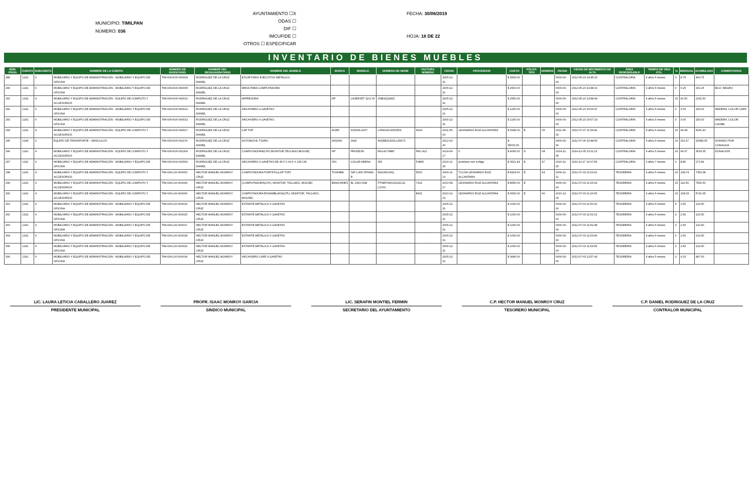MUNICIPIO: TIMILPAN
NÚMERO: 036
AYUNTAMIENTO ☐X
ODAS ☐
DIF ☐
IMCUFIDE ☐
OTROS ☐ ESPECIFICAR
FECHA: 30/06/2019
HOJA: 18 DE 22
INVENTARIO DE BIENES MUEBLES
| NÚM. PROG | CUENTA | SUBCUENTA | NOMBRE DE LA CUENTA | NÚMERO DE INVENTARIO | NOMBRE DEL RESGUARDATARIO | NOMBRE DEL MUEBLE | MARCA | MODELO | NÚMERO DE SERIE | FACTURA NÚMERO | FECHA | PROVEEDOR | COSTO | PÓLIZA TIPO | NÚMERO | FECHA | FECHA DE MOVIMIENTO DE ALTA | ÁREA RESPONSABLE | TIEMPO DE VIDA ÚTIL | % | MENSUAL | ACUMULADA | COMENTARIOS |
| --- | --- | --- | --- | --- | --- | --- | --- | --- | --- | --- | --- | --- | --- | --- | --- | --- | --- | --- | --- | --- | --- | --- | --- |
| 289 | 1241 | 6 | MOBILIARIO Y EQUIPO DE ADMINISTRACIÓN - MOBILIARIO Y EQUIPO DE OFICINA | TIM-036-K00-000004 | RODRIGUEZ DE LA CRUZ DANIEL | ESCRITORIO EJECUTIVO METALICO | | | | | 2005-12-31 | | $ 3500.00 | | | 0000-00-00 | 2012-05-23 14:45:20 | CONTRALORIA | 4 años 5 meses | 3 | 8.75 | 463.75 | |
| 290 | 1241 | 6 | MOBILIARIO Y EQUIPO DE ADMINISTRACIÓN - MOBILIARIO Y EQUIPO DE OFICINA | TIM-036-K00-000005 | RODRIGUEZ DE LA CRUZ DANIEL | MESA PARA COMPUTADORA | | | | | 2005-12-31 | | $ 2500.00 | | | 0000-00-00 | 2012-05-23 14:48:16 | CONTRALORIA | 4 años 5 meses | 3 | 6.25 | 331.25 | BCO. NEGRO |
| 291 | 1241 | 4 | MOBILIARIO Y EQUIPO DE ADMINISTRACIÓN - EQUIPO DE COMPUTO Y ACCESORIOS | TIM-036-K00-000010 | RODRIGUEZ DE LA CRUZ DANIEL | IMPRESORA | HP | LASERJET 1102 W | VNB3Q14815 | | 2005-12-31 | | $ 2550.00 | | | 0000-00-00 | 2012-05-23 14:58:49 | CONTRALORIA | 4 años 5 meses | 20 | 42.50 | 2252.50 | |
| 292 | 1241 | 6 | MOBILIARIO Y EQUIPO DE ADMINISTRACIÓN - MOBILIARIO Y EQUIPO DE OFICINA | TIM-036-K00-000012 | RODRIGUEZ DE LA CRUZ DANIEL | ARCHIVERO 4 GAVETAS | | | | | 2005-12-31 | | $ 1200.00 | | | 0000-00-00 | 2012-05-23 15:04:47 | CONTRALORIA | 4 años 5 meses | 3 | 3.00 | 159.00 | MADERA, COLOR CAFE |
| 293 | 1241 | 6 | MOBILIARIO Y EQUIPO DE ADMINISTRACIÓN - MOBILIARIO Y EQUIPO DE OFICINA | TIM-036-K00-000013 | RODRIGUEZ DE LA CRUZ DANIEL | ARCHIVERO 4 GAVETAS | | | | | 2005-12-31 | | $ 1200.00 | | | 0000-00-00 | 2012-05-23 15:07:23 | CONTRALORIA | 4 años 5 meses | 3 | 3.00 | 159.00 | MADERA, COLOR CAOBA |
| 294 | 1241 | 4 | MOBILIARIO Y EQUIPO DE ADMINISTRACIÓN - EQUIPO DE COMPUTO Y ACCESORIOS | TIM-036-K00-000017 | RODRIGUEZ DE LA CRUZ DANIEL | LAP TOP | ACER | AS5336-2007 | LXR4G0C00505D4 | A619 | 2011-05-03 | LEONARDO RUIZ ALCANTARA | $ 5945.00 | E | 05 | 2011-05-03 | 2012-07-07 11:06:46 | CONTRALORIA | 4 años 5 meses | 20 | 99.08 | 5251.40 | |
| 295 | 1244 | 2 | EQUIPO DE TRANSPORTE - VEHICULOS | TIM-036-K00-001174 | RODRIGUEZ DE LA CRUZ DANIEL | AUTOMOVIL TSURU | NISSAN | 1999 | 3N1EB31S4XL125973 | | 2012-02-20 | | $ 35000.00 | | | 0000-00-00 | 2012-07-06 15:48:56 | CONTRALORIA | 4 años 5 meses | 10 | 291.67 | 15458.35 | DONADO POR CONAGUA |
| 296 | 1241 | 4 | MOBILIARIO Y EQUIPO DE ADMINISTRACIÓN - EQUIPO DE COMPUTO Y ACCESORIOS | TIM-036-K00-001309 | RODRIGUEZ DE LA CRUZ DANIEL | COMPUTADORA(CPU,MONITOR,TECLADO,MOUSE) | HP | PRODESK | MXL4270M87 | PAC-422 | 2014-09-17 | 0 | $ 4000.00 | D | 08 | 2014-11-05 | 2014-12-05 10:11:13 | CONTRALORIA | 4 años 5 meses | 20 | 66.67 | 3533.35 | DONACION |
| 297 | 1241 | 6 | MOBILIARIO Y EQUIPO DE ADMINISTRACIÓN - MOBILIARIO Y EQUIPO DE OFICINA | TIM-036-K00-001560 | RODRIGUEZ DE LA CRUZ DANIEL | ARCHIVERO 4 GAVETAS DE 45.5 X 60.5 X 135 CM | S/N | COLOR ARENA | S/N | F3865 | 2016-11-25 | aureliano ruiz zuñiga | $ 3521.44 | E | 47 | 2016-11-25 | 2016-11-17 16:07:56 | CONTRALORIA | 2 años 7 meses | 3 | 8.80 | 272.89 | |
| 298 | 1241 | 4 | MOBILIARIO Y EQUIPO DE ADMINISTRACIÓN - EQUIPO DE COMPUTO Y ACCESORIOS | TIM-036-L00-000003 | HECTOR MANUEL MONROY CRUZ | COMPUTADORA PORTÁTIL(LAP TOP) | TOSHIBA | SAT L305-SP6983 R | 991645C06Q | 5503 | 2009-11-13 | TCCSA LEONARDO RUIZ ALCANTARA | $ 8324.60 | E | 54 | 2009-11-11 | 2012-07-03 11:02:41 | TESORERIA | 4 años 5 meses | 20 | 138.74 | 7353.38 | |
| 299 | 1241 | 4 | MOBILIARIO Y EQUIPO DE ADMINISTRACIÓN - EQUIPO DE COMPUTO Y ACCESORIOS | TIM-036-L00-000004 | HECTOR MANUEL MONROY CRUZ | (COMPUTADORA(CPU, MONITOR, TACLADO, MOUSE) | EMACHINES | EL 1352-03M | PTNBT090020211C22 C2700 | 7914 | 2010-08-17 | LEONARDO RUIZ ALCANTARA | $ 8550.00 | E | | 0000-00-00 | 2012-07-03 11:06:19 | TESORERIA | 4 años 5 meses | 20 | 142.50 | 7552.50 | |
| 300 | 1241 | 4 | MOBILIARIO Y EQUIPO DE ADMINISTRACIÓN - EQUIPO DE COMPUTO Y ACCESORIOS | TIM-036-L00-000006 | HECTOR MANUEL MONROY CRUZ | COMPUTADORA ENSAMBLADA(CPU, MONITOR, TACLADO, MOUSE) | | | | 8691 | 2010-12-13 | LEONARDO RUIZ ALCANTARA | $ 6500.00 | E | 96 | 2010-12-09 | 2012-07-03 11:16:05 | TESORERIA | 4 años 5 meses | 20 | 108.33 | 5741.65 | |
| 301 | 1241 | 6 | MOBILIARIO Y EQUIPO DE ADMINISTRACIÓN - MOBILIARIO Y EQUIPO DE OFICINA | TIM-036-L00-000014 | HECTOR MANUEL MONROY CRUZ | ESTANTE METALICO 6 GAVETAS | | | | | 2005-12-31 | | $ 1000.00 | | | 0000-00-00 | 2012-07-03 11:50:31 | TESORERIA | 4 años 5 meses | 3 | 2.50 | 132.50 | |
| 302 | 1241 | 6 | MOBILIARIO Y EQUIPO DE ADMINISTRACIÓN - MOBILIARIO Y EQUIPO DE OFICINA | TIM-036-L00-000015 | HECTOR MANUEL MONROY CRUZ | ESTANTE METALICO 6 GAVETAS | | | | | 2005-12-31 | | $ 1000.00 | | | 0000-00-00 | 2012-07-03 11:51:02 | TESORERIA | 4 años 5 meses | 3 | 2.50 | 132.50 | |
| 303 | 1241 | 6 | MOBILIARIO Y EQUIPO DE ADMINISTRACIÓN - MOBILIARIO Y EQUIPO DE OFICINA | TIM-036-L00-000017 | HECTOR MANUEL MONROY CRUZ | ESTANTE METALICO 6 GAVETAS | | | | | 2005-12-31 | | $ 1000.00 | | | 0000-00-00 | 2012-07-03 11:52:38 | TESORERIA | 4 años 5 meses | 3 | 2.50 | 132.50 | |
| 304 | 1241 | 6 | MOBILIARIO Y EQUIPO DE ADMINISTRACIÓN - MOBILIARIO Y EQUIPO DE OFICINA | TIM-036-L00-000018 | HECTOR MANUEL MONROY CRUZ | ESTANTE METALICO 6 GAVETAS | | | | | 2005-12-31 | | $ 1000.00 | | | 0000-00-00 | 2012-07-03 11:53:46 | TESORERIA | 4 años 5 meses | 3 | 2.50 | 132.50 | |
| 305 | 1241 | 6 | MOBILIARIO Y EQUIPO DE ADMINISTRACIÓN - MOBILIARIO Y EQUIPO DE OFICINA | TIM-036-L00-000019 | HECTOR MANUEL MONROY CRUZ | ESTANTE METALICO 6 GAVETAS | | | | | 2005-12-31 | | $ 1000.00 | | | 0000-00-00 | 2012-07-03 11:54:59 | TESORERIA | 4 años 5 meses | 3 | 2.50 | 132.50 | |
| 306 | 1241 | 6 | MOBILIARIO Y EQUIPO DE ADMINISTRACIÓN - MOBILIARIO Y EQUIPO DE OFICINA | TIM-036-L00-000034 | HECTOR MANUEL MONROY CRUZ | ARCHIVERO CAFE 4 GAVETAS | | | | | 2005-12-31 | | $ 3680.00 | | | 0000-00-00 | 2012-07-03 12:57:40 | TESORERIA | 4 años 5 meses | 3 | 9.20 | 487.60 | |
LIC. LAURA LETICIA CABALLERO JUAREZ
PRESIDENTE MUNICIPAL
PROFR. ISAAC MONROY GARCIA
SINDICO MUNICIPAL
LIC. SERAFIN MONTIEL FERMIN
SECRETARIO DEL AYUNTAMIENTO
C.P. HECTOR MANUEL MONROY CRUZ
TESORERO MUNICIPAL
C.P. DANIEL RODRIGUEZ DE LA CRUZ
CONTRALOR MUNICIPAL